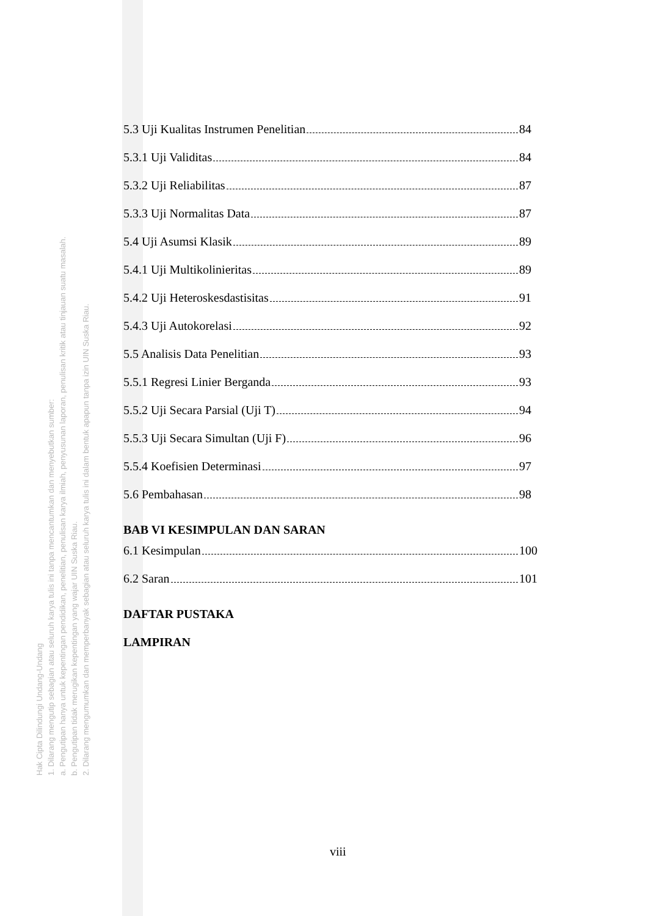Hak Cipta Dilindungi Undang-Undang
1. Dilarang mengutip sebagian atau seluruh karya tulis ini tanpa mencantumkan dan menyebutkan sumber:
a. Pengutipan hanya untuk kepentingan pendidikan, penelitian, penulisan karya ilmiah, penyusunan laporan, penulisan kritik atau tinjauan suatu masalah.
b. Pengutipan tidak merugikan kepentingan yang wajar UIN Suska Riau.
2. Dilarang mengumumkan dan memperbanyak sebagian atau seluruh karya tulis ini dalam bentuk apapun tanpa izin UIN Suska Riau.
5.3 Uji Kualitas Instrumen Penelitian 84
5.3.1 Uji Validitas 84
5.3.2 Uji Reliabilitas 87
5.3.3 Uji Normalitas Data 87
5.4 Uji Asumsi Klasik 89
5.4.1 Uji Multikolinieritas 89
5.4.2 Uji Heteroskesdastisitas 91
5.4.3 Uji Autokorelasi 92
5.5 Analisis Data Penelitian 93
5.5.1 Regresi Linier Berganda 93
5.5.2 Uji Secara Parsial (Uji T) 94
5.5.3 Uji Secara Simultan (Uji F) 96
5.5.4 Koefisien Determinasi 97
5.6 Pembahasan 98
BAB VI KESIMPULAN DAN SARAN
6.1 Kesimpulan 100
6.2 Saran 101
DAFTAR PUSTAKA
LAMPIRAN
viii